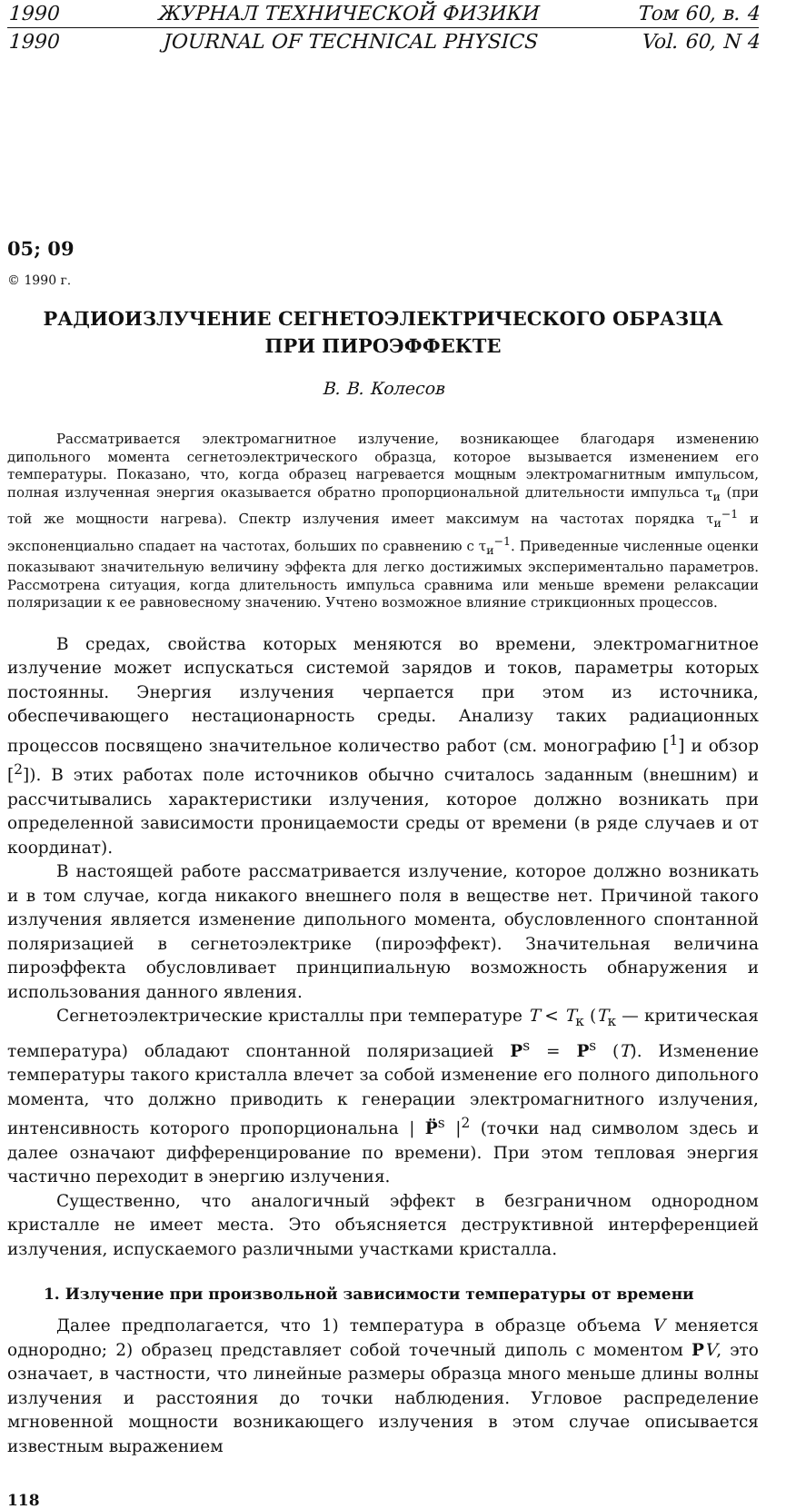1990 ЖУРНАЛ ТЕХНИЧЕСКОЙ ФИЗИКИ Том 60, в. 4
1990 JOURNAL OF TECHNICAL PHYSICS Vol. 60, N 4
05; 09
© 1990 г.
РАДИОИЗЛУЧЕНИЕ СЕГНЕТОЭЛЕКТРИЧЕСКОГО ОБРАЗЦА
ПРИ ПИРОЭФФЕКТЕ
В. В. Колесов
Рассматривается электромагнитное излучение, возникающее благодаря изменению дипольного момента сегнетоэлектрического образца, которое вызывается изменением его температуры. Показано, что, когда образец нагревается мощным электромагнитным импульсом, полная излученная энергия оказывается обратно пропорциональной длительности импульса τ<sub>и</sub> (при той же мощности нагрева). Спектр излучения имеет максимум на частотах порядка τ<sub>и</sub><sup>−1</sup> и экспоненциально спадает на частотах, больших по сравнению с τ<sub>и</sub><sup>−1</sup>. Приведенные численные оценки показывают значительную величину эффекта для легко достижимых экспериментально параметров. Рассмотрена ситуация, когда длительность импульса сравнима или меньше времени релаксации поляризации к ее равновесному значению. Учтено возможное влияние стрикционных процессов.
В средах, свойства которых меняются во времени, электромагнитное излучение может испускаться системой зарядов и токов, параметры которых постоянны. Энергия излучения черпается при этом из источника, обеспечивающего нестационарность среды. Анализу таких радиационных процессов посвящено значительное количество работ (см. монографию [<sup>1</sup>] и обзор [<sup>2</sup>]). В этих работах поле источников обычно считалось заданным (внешним) и рассчитывались характеристики излучения, которое должно возникать при определенной зависимости проницаемости среды от времени (в ряде случаев и от координат).
В настоящей работе рассматривается излучение, которое должно возникать и в том случае, когда никакого внешнего поля в веществе нет. Причиной такого излучения является изменение дипольного момента, обусловленного спонтанной поляризацией в сегнетоэлектрике (пироэффект). Значительная величина пироэффекта обусловливает принципиальную возможность обнаружения и использования данного явления.
Сегнетоэлектрические кристаллы при температуре T < T<sub>к</sub> (T<sub>к</sub> — критическая температура) обладают спонтанной поляризацией P<sup>s</sup> = P<sup>s</sup> (T). Изменение температуры такого кристалла влечет за собой изменение его полного дипольного момента, что должно приводить к генерации электромагнитного излучения, интенсивность которого пропорциональна | P̈<sup>s</sup> |<sup>2</sup> (точки над символом здесь и далее означают дифференцирование по времени). При этом тепловая энергия частично переходит в энергию излучения.
Существенно, что аналогичный эффект в безграничном однородном кристалле не имеет места. Это объясняется деструктивной интерференцией излучения, испускаемого различными участками кристалла.
1. Излучение при произвольной зависимости температуры от времени
Далее предполагается, что 1) температура в образце объема V меняется однородно; 2) образец представляет собой точечный диполь с моментом PV, это означает, в частности, что линейные размеры образца много меньше длины волны излучения и расстояния до точки наблюдения. Угловое распределение мгновенной мощности возникающего излучения в этом случае описывается известным выражением
118